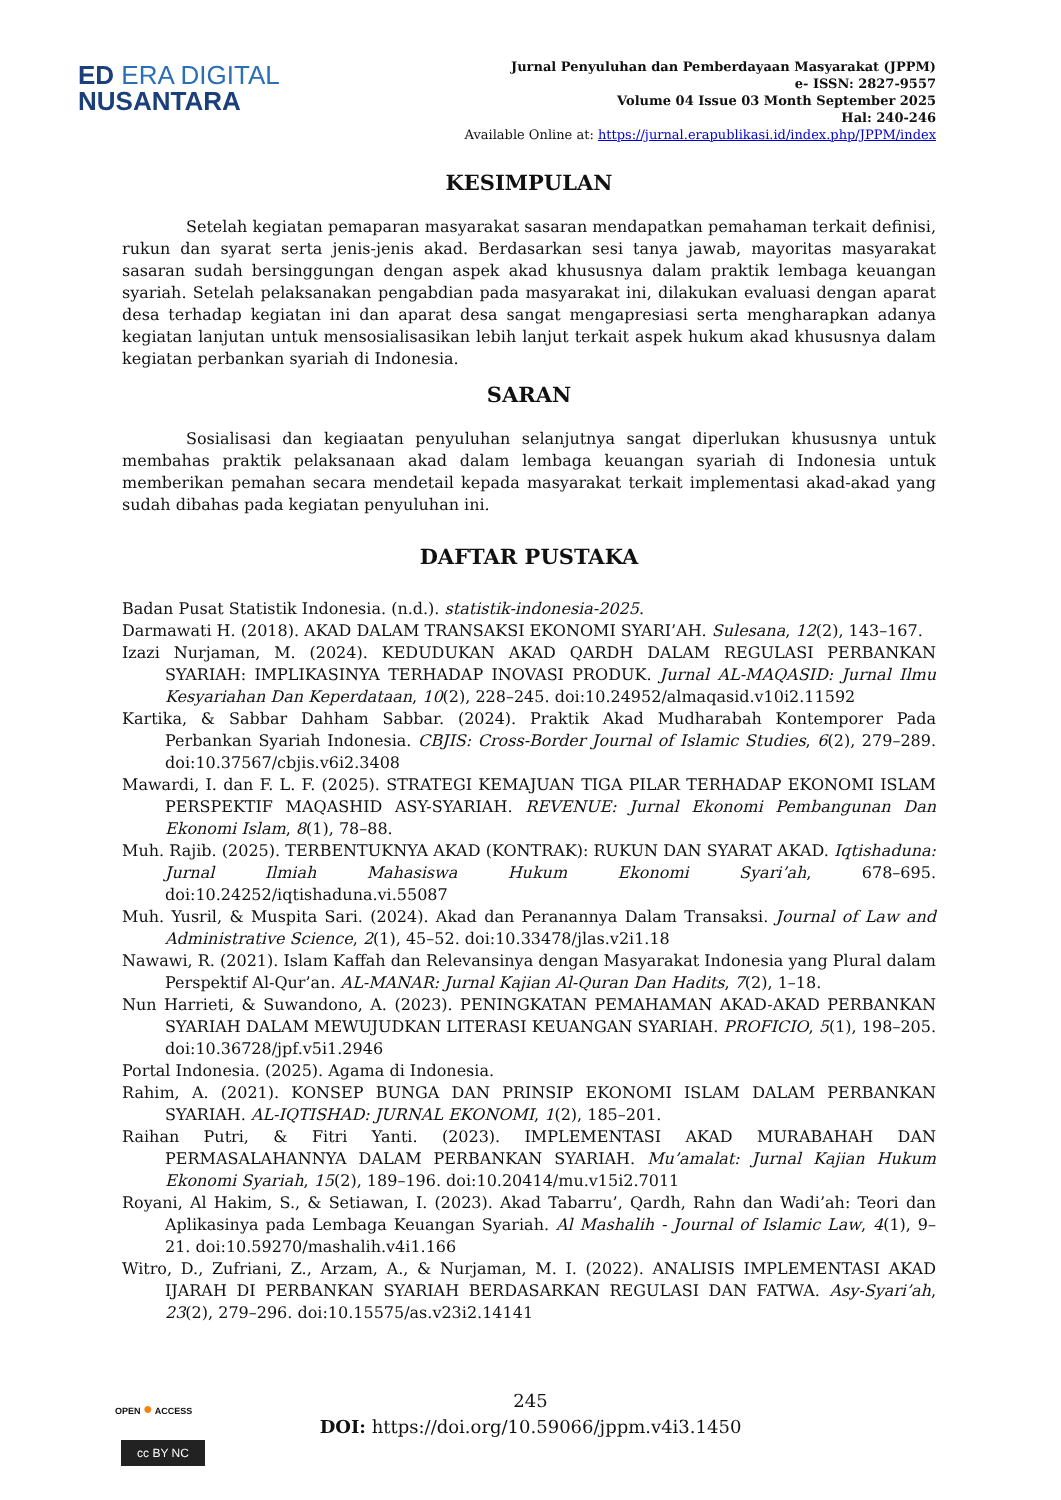ED ERA DIGITAL
NUSANTARA
Jurnal Penyuluhan dan Pemberdayaan Masyarakat (JPPM)
e- ISSN: 2827-9557
Volume 04 Issue 03 Month September 2025
Hal: 240-246
Available Online at: https://jurnal.erapublikasi.id/index.php/JPPM/index
KESIMPULAN
Setelah kegiatan pemaparan masyarakat sasaran mendapatkan pemahaman terkait definisi, rukun dan syarat serta jenis-jenis akad. Berdasarkan sesi tanya jawab, mayoritas masyarakat sasaran sudah bersinggungan dengan aspek akad khususnya dalam praktik lembaga keuangan syariah. Setelah pelaksanakan pengabdian pada masyarakat ini, dilakukan evaluasi dengan aparat desa terhadap kegiatan ini dan aparat desa sangat mengapresiasi serta mengharapkan adanya kegiatan lanjutan untuk mensosialisasikan lebih lanjut terkait aspek hukum akad khususnya dalam kegiatan perbankan syariah di Indonesia.
SARAN
Sosialisasi dan kegiaatan penyuluhan selanjutnya sangat diperlukan khususnya untuk membahas praktik pelaksanaan akad dalam lembaga keuangan syariah di Indonesia untuk memberikan pemahan secara mendetail kepada masyarakat terkait implementasi akad-akad yang sudah dibahas pada kegiatan penyuluhan ini.
DAFTAR PUSTAKA
Badan Pusat Statistik Indonesia. (n.d.). statistik-indonesia-2025.
Darmawati H. (2018). AKAD DALAM TRANSAKSI EKONOMI SYARI’AH. Sulesana, 12(2), 143–167.
Izazi Nurjaman, M. (2024). KEDUDUKAN AKAD QARDH DALAM REGULASI PERBANKAN SYARIAH: IMPLIKASINYA TERHADAP INOVASI PRODUK. Jurnal AL-MAQASID: Jurnal Ilmu Kesyariahan Dan Keperdataan, 10(2), 228–245. doi:10.24952/almaqasid.v10i2.11592
Kartika, & Sabbar Dahham Sabbar. (2024). Praktik Akad Mudharabah Kontemporer Pada Perbankan Syariah Indonesia. CBJIS: Cross-Border Journal of Islamic Studies, 6(2), 279–289. doi:10.37567/cbjis.v6i2.3408
Mawardi, I. dan F. L. F. (2025). STRATEGI KEMAJUAN TIGA PILAR TERHADAP EKONOMI ISLAM PERSPEKTIF MAQASHID ASY-SYARIAH. REVENUE: Jurnal Ekonomi Pembangunan Dan Ekonomi Islam, 8(1), 78–88.
Muh. Rajib. (2025). TERBENTUKNYA AKAD (KONTRAK): RUKUN DAN SYARAT AKAD. Iqtishaduna: Jurnal Ilmiah Mahasiswa Hukum Ekonomi Syari’ah, 678–695. doi:10.24252/iqtishaduna.vi.55087
Muh. Yusril, & Muspita Sari. (2024). Akad dan Peranannya Dalam Transaksi. Journal of Law and Administrative Science, 2(1), 45–52. doi:10.33478/jlas.v2i1.18
Nawawi, R. (2021). Islam Kaffah dan Relevansinya dengan Masyarakat Indonesia yang Plural dalam Perspektif Al-Qur’an. AL-MANAR: Jurnal Kajian Al-Quran Dan Hadits, 7(2), 1–18.
Nun Harrieti, & Suwandono, A. (2023). PENINGKATAN PEMAHAMAN AKAD-AKAD PERBANKAN SYARIAH DALAM MEWUJUDKAN LITERASI KEUANGAN SYARIAH. PROFICIO, 5(1), 198–205. doi:10.36728/jpf.v5i1.2946
Portal Indonesia. (2025). Agama di Indonesia.
Rahim, A. (2021). KONSEP BUNGA DAN PRINSIP EKONOMI ISLAM DALAM PERBANKAN SYARIAH. AL-IQTISHAD: JURNAL EKONOMI, 1(2), 185–201.
Raihan Putri, & Fitri Yanti. (2023). IMPLEMENTASI AKAD MURABAHAH DAN PERMASALAHANNYA DALAM PERBANKAN SYARIAH. Mu’amalat: Jurnal Kajian Hukum Ekonomi Syariah, 15(2), 189–196. doi:10.20414/mu.v15i2.7011
Royani, Al Hakim, S., & Setiawan, I. (2023). Akad Tabarru’, Qardh, Rahn dan Wadi’ah: Teori dan Aplikasinya pada Lembaga Keuangan Syariah. Al Mashalih - Journal of Islamic Law, 4(1), 9–21. doi:10.59270/mashalih.v4i1.166
Witro, D., Zufriani, Z., Arzam, A., & Nurjaman, M. I. (2022). ANALISIS IMPLEMENTASI AKAD IJARAH DI PERBANKAN SYARIAH BERDASARKAN REGULASI DAN FATWA. Asy-Syari’ah, 23(2), 279–296. doi:10.15575/as.v23i2.14141
245
DOI: https://doi.org/10.59066/jppm.v4i3.1450
OPEN ● ACCESS
cc BY NC